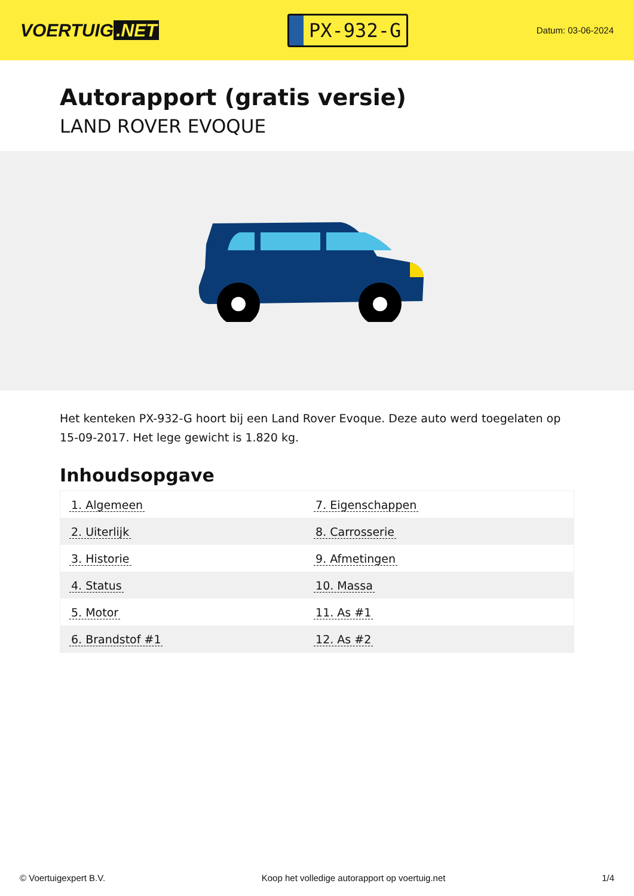VOERTUIG.NET
PX-932-G
Datum: 03-06-2024
Autorapport (gratis versie)
LAND ROVER EVOQUE
Het kenteken PX-932-G hoort bij een Land Rover Evoque. Deze auto werd toegelaten op 15-09-2017. Het lege gewicht is 1.820 kg.
Inhoudsopgave
| 1. Algemeen | 7. Eigenschappen |
| 2. Uiterlijk | 8. Carrosserie |
| 3. Historie | 9. Afmetingen |
| 4. Status | 10. Massa |
| 5. Motor | 11. As #1 |
| 6. Brandstof #1 | 12. As #2 |
© Voertuigexpert B.V. Koop het volledige autorapport op voertuig.net 1/4